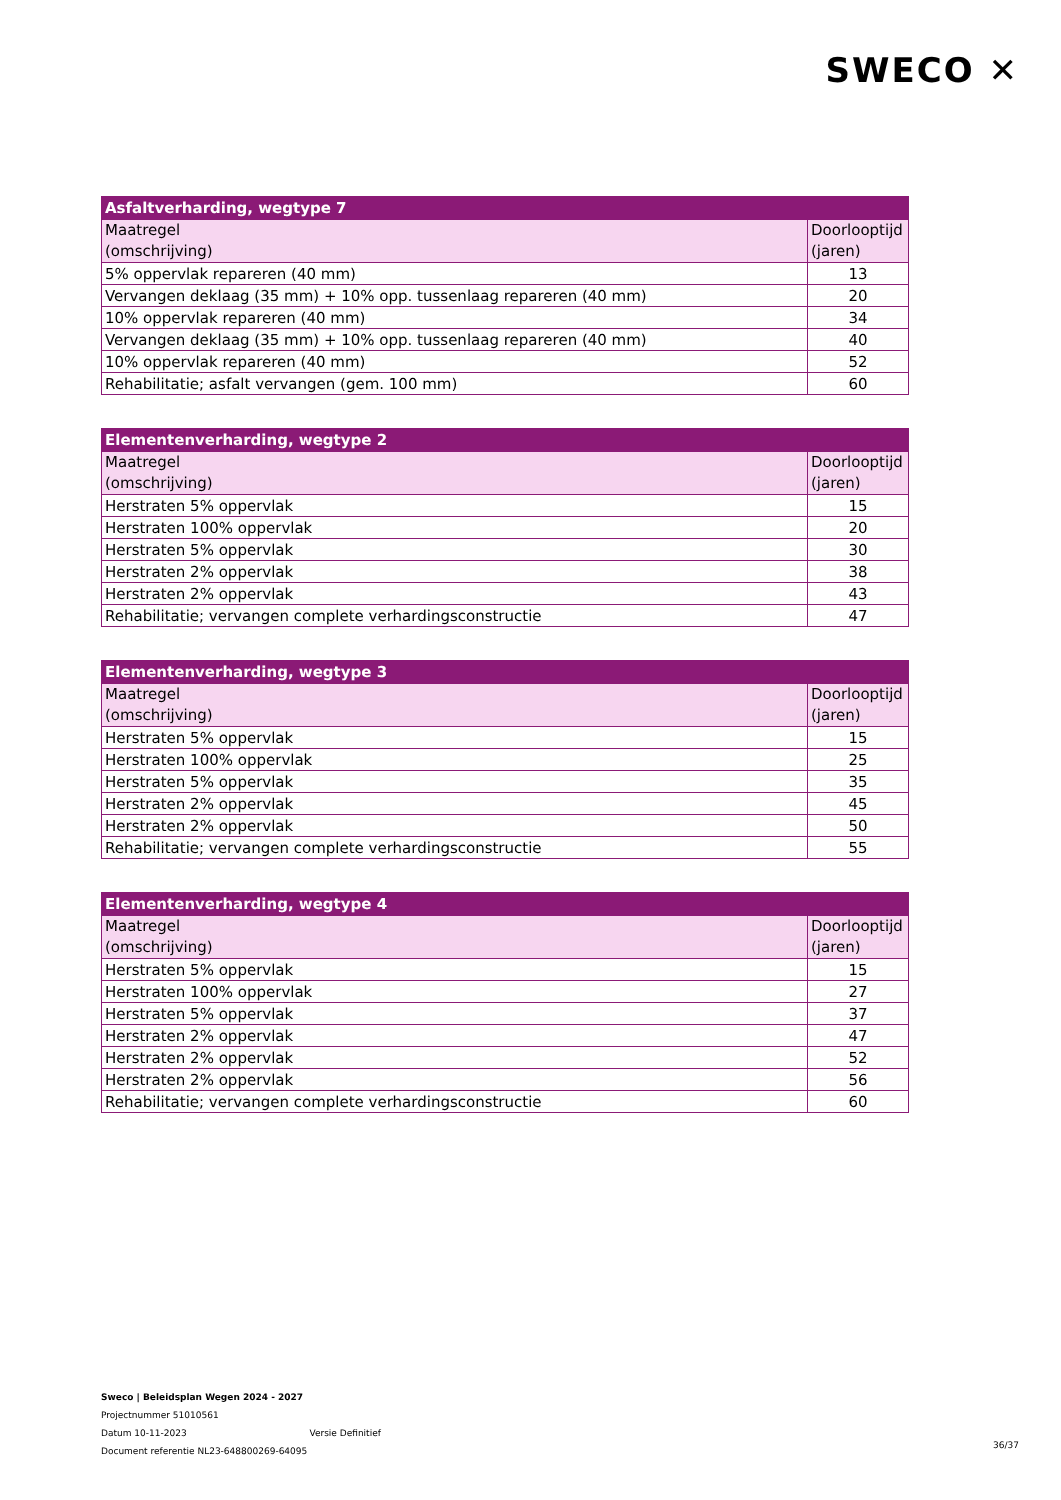SWECO ✕
| Asfaltverharding, wegtype 7 | |
| --- | --- |
| Maatregel (omschrijving) | Doorlooptijd (jaren) |
| 5% oppervlak repareren (40 mm) | 13 |
| Vervangen deklaag (35 mm) + 10% opp. tussenlaag repareren (40 mm) | 20 |
| 10% oppervlak repareren (40 mm) | 34 |
| Vervangen deklaag (35 mm) + 10% opp. tussenlaag repareren (40 mm) | 40 |
| 10% oppervlak repareren (40 mm) | 52 |
| Rehabilitatie; asfalt vervangen (gem. 100 mm) | 60 |
| Elementenverharding, wegtype 2 | |
| --- | --- |
| Maatregel (omschrijving) | Doorlooptijd (jaren) |
| Herstraten 5% oppervlak | 15 |
| Herstraten 100% oppervlak | 20 |
| Herstraten 5% oppervlak | 30 |
| Herstraten 2% oppervlak | 38 |
| Herstraten 2% oppervlak | 43 |
| Rehabilitatie; vervangen complete verhardingsconstructie | 47 |
| Elementenverharding, wegtype 3 | |
| --- | --- |
| Maatregel (omschrijving) | Doorlooptijd (jaren) |
| Herstraten 5% oppervlak | 15 |
| Herstraten 100% oppervlak | 25 |
| Herstraten 5% oppervlak | 35 |
| Herstraten 2% oppervlak | 45 |
| Herstraten 2% oppervlak | 50 |
| Rehabilitatie; vervangen complete verhardingsconstructie | 55 |
| Elementenverharding, wegtype 4 | |
| --- | --- |
| Maatregel (omschrijving) | Doorlooptijd (jaren) |
| Herstraten 5% oppervlak | 15 |
| Herstraten 100% oppervlak | 27 |
| Herstraten 5% oppervlak | 37 |
| Herstraten 2% oppervlak | 47 |
| Herstraten 2% oppervlak | 52 |
| Herstraten 2% oppervlak | 56 |
| Rehabilitatie; vervangen complete verhardingsconstructie | 60 |
Sweco | Beleidsplan Wegen 2024 - 2027
Projectnummer 51010561
Datum 10-11-2023 Versie Definitief
Document referentie NL23-648800269-64095
36/37